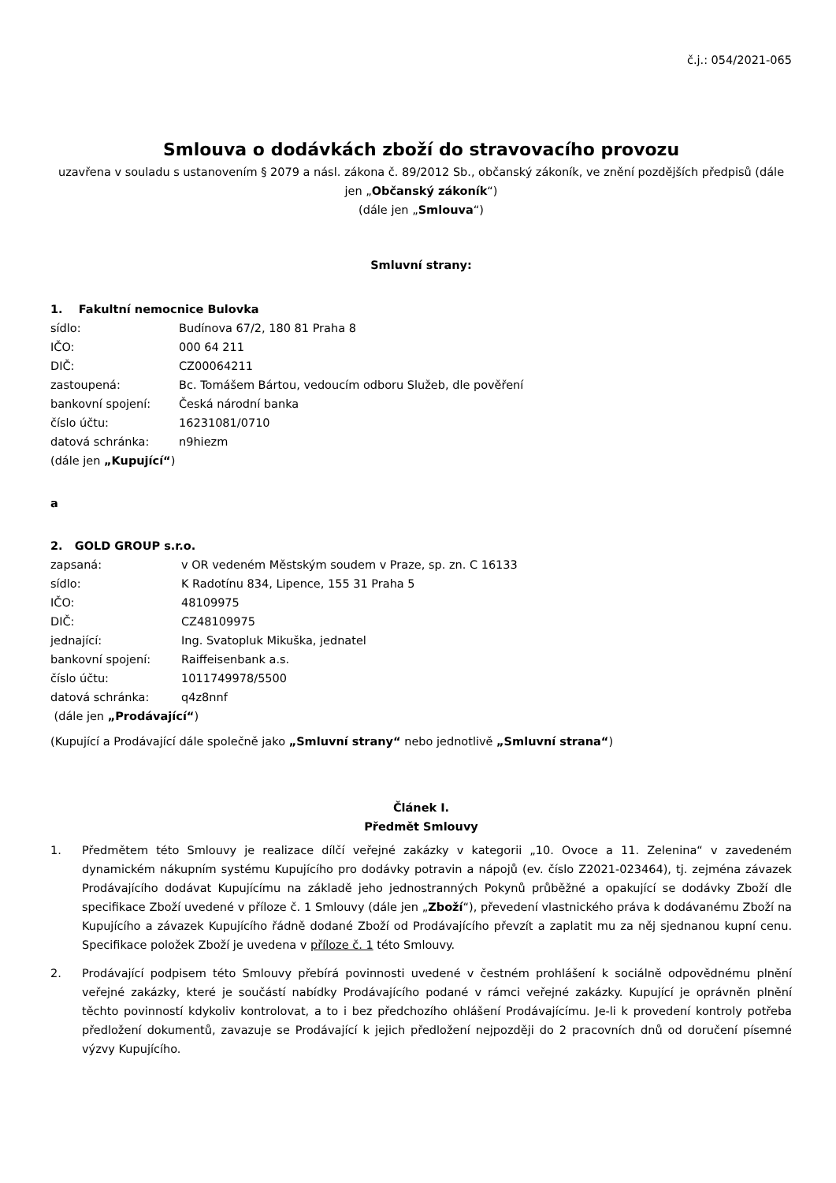č.j.: 054/2021-065
Smlouva o dodávkách zboží do stravovacího provozu
uzavřena v souladu s ustanovením § 2079 a násl. zákona č. 89/2012 Sb., občanský zákoník, ve znění pozdějších předpisů (dále jen „Občanský zákoník“)
(dále jen „Smlouva“)
Smluvní strany:
1. Fakultní nemocnice Bulovka
sídlo: Budínova 67/2, 180 81 Praha 8
IČO: 000 64 211
DIČ: CZ00064211
zastoupená: Bc. Tomášem Bártou, vedoucím odboru Služeb, dle pověření
bankovní spojení: Česká národní banka
číslo účtu: 16231081/0710
datová schránka: n9hiezm
(dále jen „Kupující“)
a
2. GOLD GROUP s.r.o.
zapsaná: v OR vedeném Městským soudem v Praze, sp. zn. C 16133
sídlo: K Radotínu 834, Lipence, 155 31 Praha 5
IČO: 48109975
DIČ: CZ48109975
jednající: Ing. Svatopluk Mikuška, jednatel
bankovní spojení: Raiffeisenbank a.s.
číslo účtu: 1011749978/5500
datová schránka: q4z8nnf
(dále jen „Prodávající“)
(Kupující a Prodávající dále společně jako „Smluvní strany“ nebo jednotlivě „Smluvní strana“)
Článek I.
Předmět Smlouvy
1. Předmětem této Smlouvy je realizace dílčí veřejné zakázky v kategorii „10. Ovoce a 11. Zelenina“ v zavedeném dynamickém nákupním systému Kupujícího pro dodávky potravin a nápojů (ev. číslo Z2021-023464), tj. zejména závazek Prodávajícího dodávat Kupujícímu na základě jeho jednostranných Pokynů průběžné a opakující se dodávky Zboží dle specifikace Zboží uvedené v příloze č. 1 Smlouvy (dále jen „Zboží“), převedení vlastnického práva k dodávanému Zboží na Kupujícího a závazek Kupujícího řádně dodané Zboží od Prodávajícího převzít a zaplatit mu za něj sjednanou kupní cenu. Specifikace položek Zboží je uvedena v příloze č. 1 této Smlouvy.
2. Prodávající podpisem této Smlouvy přebírá povinnosti uvedené v čestném prohlášení k sociálně odpovědnému plnění veřejné zakázky, které je součástí nabídky Prodávajícího podané v rámci veřejné zakázky. Kupující je oprávněn plnění těchto povinností kdykoliv kontrolovat, a to i bez předchozího ohlášení Prodávajícímu. Je-li k provedení kontroly potřeba předložení dokumentů, zavazuje se Prodávající k jejich předložení nejpozději do 2 pracovních dnů od doručení písemné výzvy Kupujícího.